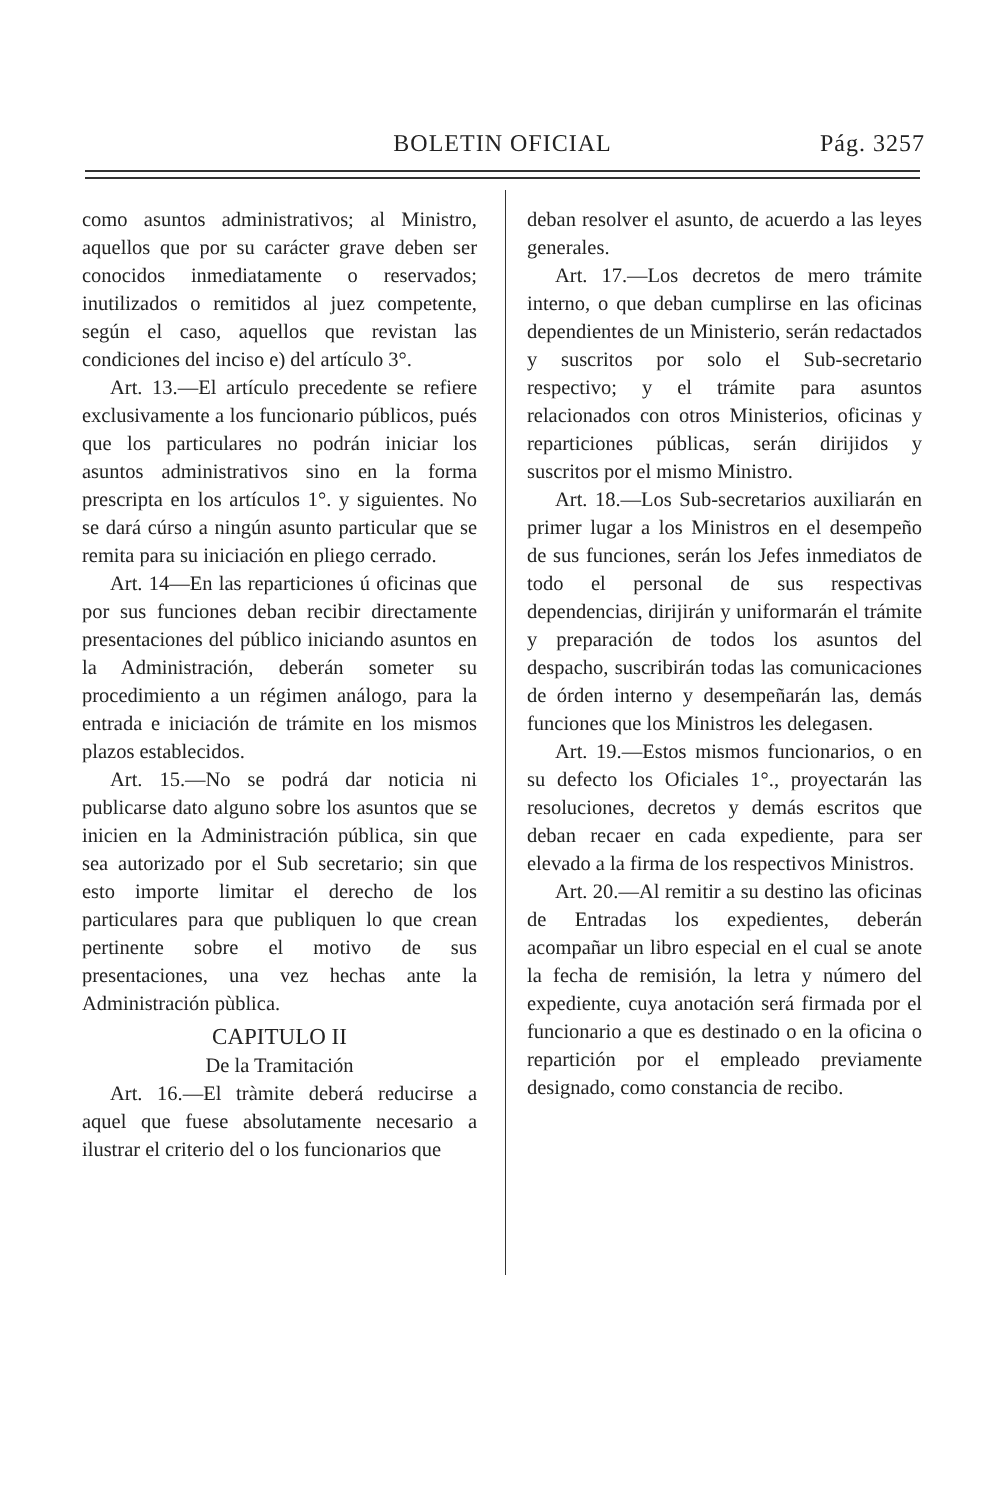BOLETIN OFICIAL Pág. 3257
como asuntos administrativos; al Ministro, aquellos que por su carácter grave deben ser conocidos inmediatamente o reservados; inutilizados o remitidos al juez competente, según el caso, aquellos que revistan las condiciones del inciso e) del artículo 3°.
Art. 13.—El artículo precedente se refiere exclusivamente a los funcionario públicos, pués que los particulares no podrán iniciar los asuntos administrativos sino en la forma prescripta en los artículos 1°. y siguientes. No se dará cúrso a ningún asunto particular que se remita para su iniciación en pliego cerrado.
Art. 14—En las reparticiones ú oficinas que por sus funciones deban recibir directamente presentaciones del público iniciando asuntos en la Administración, deberán someter su procedimiento a un régimen análogo, para la entrada e iniciación de trámite en los mismos plazos establecidos.
Art. 15.—No se podrá dar noticia ni publicarse dato alguno sobre los asuntos que se inicien en la Administración pública, sin que sea autorizado por el Sub secretario; sin que esto importe limitar el derecho de los particulares para que publiquen lo que crean pertinente sobre el motivo de sus presentaciones, una vez hechas ante la Administración pùblica.
CAPITULO II
De la Tramitación
Art. 16.—El tràmite deberá reducirse a aquel que fuese absolutamente necesario a ilustrar el criterio del o los funcionarios que
deban resolver el asunto, de acuerdo a las leyes generales.
Art. 17.—Los decretos de mero trámite interno, o que deban cumplirse en las oficinas dependientes de un Ministerio, serán redactados y suscritos por solo el Sub-secretario respectivo; y el trámite para asuntos relacionados con otros Ministerios, oficinas y reparticiones públicas, serán dirijidos y suscritos por el mismo Ministro.
Art. 18.—Los Sub-secretarios auxiliarán en primer lugar a los Ministros en el desempeño de sus funciones, serán los Jefes inmediatos de todo el personal de sus respectivas dependencias, dirijirán y uniformarán el trámite y preparación de todos los asuntos del despacho, suscribirán todas las comunicaciones de órden interno y desempeñarán las, demás funciones que los Ministros les delegasen.
Art. 19.—Estos mismos funcionarios, o en su defecto los Oficiales 1°., proyectarán las resoluciones, decretos y demás escritos que deban recaer en cada expediente, para ser elevado a la firma de los respectivos Ministros.
Art. 20.—Al remitir a su destino las oficinas de Entradas los expedientes, deberán acompañar un libro especial en el cual se anote la fecha de remisión, la letra y número del expediente, cuya anotación será firmada por el funcionario a que es destinado o en la oficina o repartición por el empleado previamente designado, como constancia de recibo.